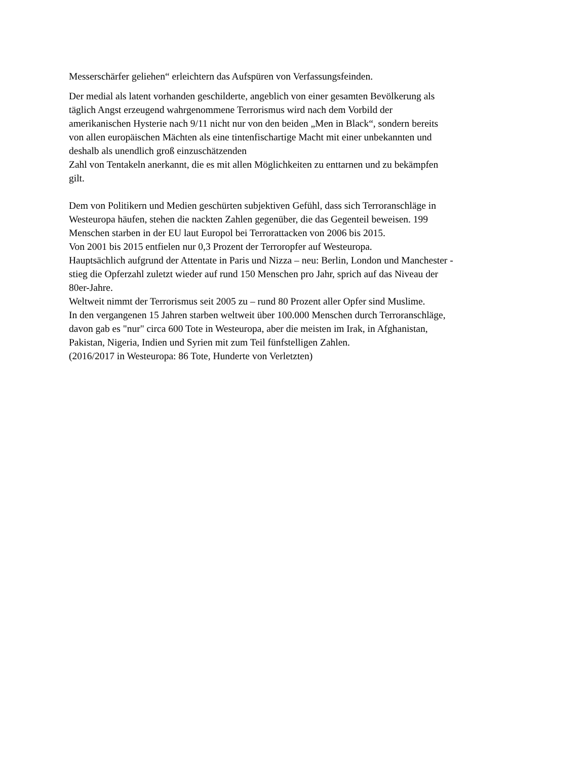Messerschärfer geliehen“ erleichtern das Aufspüren von Verfassungsfeinden.
Der medial als latent vorhanden geschilderte, angeblich von einer gesamten Bevölkerung als
täglich Angst erzeugend wahrgenommene Terrorismus wird nach dem Vorbild der
amerikanischen Hysterie nach 9/11 nicht nur von den beiden „Men in Black“, sondern bereits
von allen europäischen Mächten als eine tintenfischartige Macht mit einer unbekannten und
deshalb als unendlich groß einzuschätzenden
Zahl von Tentakeln anerkannt, die es mit allen Möglichkeiten zu enttarnen und zu bekämpfen
gilt.
Dem von Politikern und Medien geschürten subjektiven Gefühl, dass sich Terroranschläge in
Westeuropa häufen, stehen die nackten Zahlen gegenüber, die das Gegenteil beweisen. 199
Menschen starben in der EU laut Europol bei Terrorattacken von 2006 bis 2015.
Von 2001 bis 2015 entfielen nur 0,3 Prozent der Terroropfer auf Westeuropa.
Hauptsächlich aufgrund der Attentate in Paris und Nizza – neu: Berlin, London und Manchester -
stieg die Opferzahl zuletzt wieder auf rund 150 Menschen pro Jahr, sprich auf das Niveau der
80er-Jahre.
Weltweit nimmt der Terrorismus seit 2005 zu – rund 80 Prozent aller Opfer sind Muslime.
In den vergangenen 15 Jahren starben weltweit über 100.000 Menschen durch Terroranschläge,
davon gab es "nur" circa 600 Tote in Westeuropa, aber die meisten im Irak, in Afghanistan,
Pakistan, Nigeria, Indien und Syrien mit zum Teil fünfstelligen Zahlen.
(2016/2017 in Westeuropa: 86 Tote, Hunderte von Verletzten)